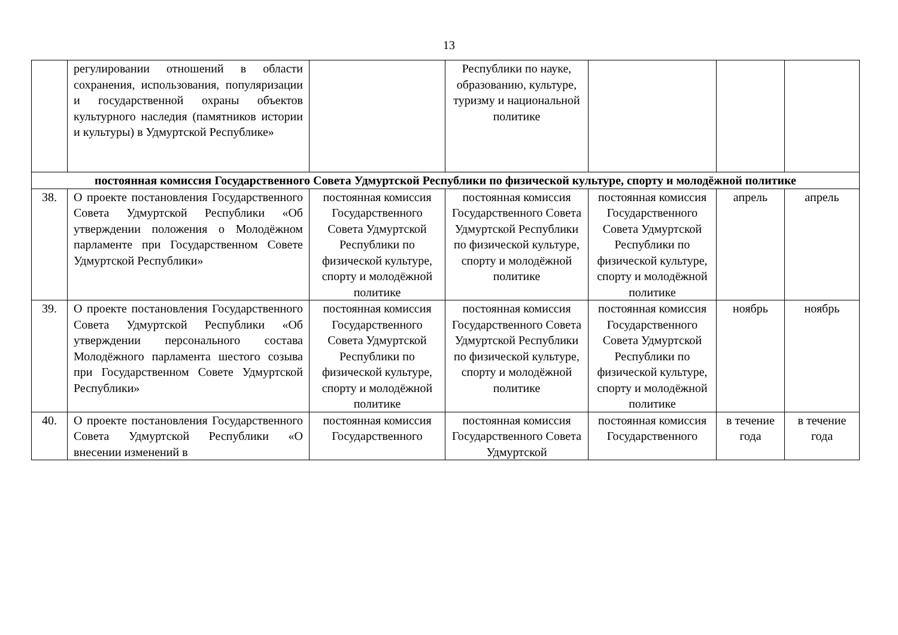13
| | регулировании отношений в области сохранения, использования, популяризации и государственной охраны объектов культурного наследия (памятников истории и культуры) в Удмуртской Республике» | | Республики по науке, образованию, культуре, туризму и национальной политике | | | |
| постоянная комиссия Государственного Совета Удмуртской Республики по физической культуре, спорту и молодёжной политике | | | | | | |
| 38. | О проекте постановления Государственного Совета Удмуртской Республики «Об утверждении положения о Молодёжном парламенте при Государственном Совете Удмуртской Республики» | постоянная комиссия Государственного Совета Удмуртской Республики по физической культуре, спорту и молодёжной политике | постоянная комиссия Государственного Совета Удмуртской Республики по физической культуре, спорту и молодёжной политике | постоянная комиссия Государственного Совета Удмуртской Республики по физической культуре, спорту и молодёжной политике | апрель | апрель |
| 39. | О проекте постановления Государственного Совета Удмуртской Республики «Об утверждении персонального состава Молодёжного парламента шестого созыва при Государственном Совете Удмуртской Республики» | постоянная комиссия Государственного Совета Удмуртской Республики по физической культуре, спорту и молодёжной политике | постоянная комиссия Государственного Совета Удмуртской Республики по физической культуре, спорту и молодёжной политике | постоянная комиссия Государственного Совета Удмуртской Республики по физической культуре, спорту и молодёжной политике | ноябрь | ноябрь |
| 40. | О проекте постановления Государственного Совета Удмуртской Республики «О внесении изменений в | постоянная комиссия Государственного | постоянная комиссия Государственного Совета Удмуртской | постоянная комиссия Государственного | в течение года | в течение года |